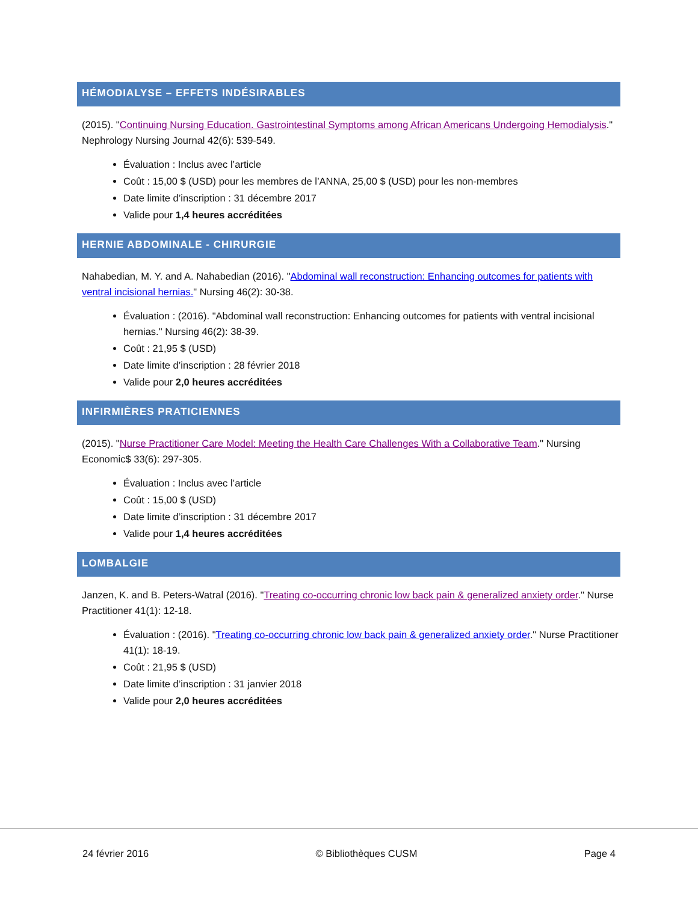HÉMODIALYSE – EFFETS INDÉSIRABLES
(2015). "Continuing Nursing Education. Gastrointestinal Symptoms among African Americans Undergoing Hemodialysis." Nephrology Nursing Journal 42(6): 539-549.
Évaluation : Inclus avec l’article
Coût : 15,00 $ (USD) pour les membres de l’ANNA, 25,00 $ (USD) pour les non-membres
Date limite d’inscription : 31 décembre 2017
Valide pour 1,4 heures accréditées
HERNIE ABDOMINALE - CHIRURGIE
Nahabedian, M. Y. and A. Nahabedian (2016). "Abdominal wall reconstruction: Enhancing outcomes for patients with ventral incisional hernias." Nursing 46(2): 30-38.
Évaluation : (2016). "Abdominal wall reconstruction: Enhancing outcomes for patients with ventral incisional hernias." Nursing 46(2): 38-39.
Coût : 21,95 $ (USD)
Date limite d’inscription : 28 février 2018
Valide pour 2,0 heures accréditées
INFIRMIÈRES PRATICIENNES
(2015). "Nurse Practitioner Care Model: Meeting the Health Care Challenges With a Collaborative Team." Nursing Economic$ 33(6): 297-305.
Évaluation : Inclus avec l’article
Coût : 15,00 $ (USD)
Date limite d’inscription : 31 décembre 2017
Valide pour 1,4 heures accréditées
LOMBALGIE
Janzen, K. and B. Peters-Watral (2016). "Treating co-occurring chronic low back pain & generalized anxiety order." Nurse Practitioner 41(1): 12-18.
Évaluation : (2016). "Treating co-occurring chronic low back pain & generalized anxiety order." Nurse Practitioner 41(1): 18-19.
Coût : 21,95 $ (USD)
Date limite d’inscription : 31 janvier 2018
Valide pour 2,0 heures accréditées
24 février 2016 © Bibliothèques CUSM Page 4